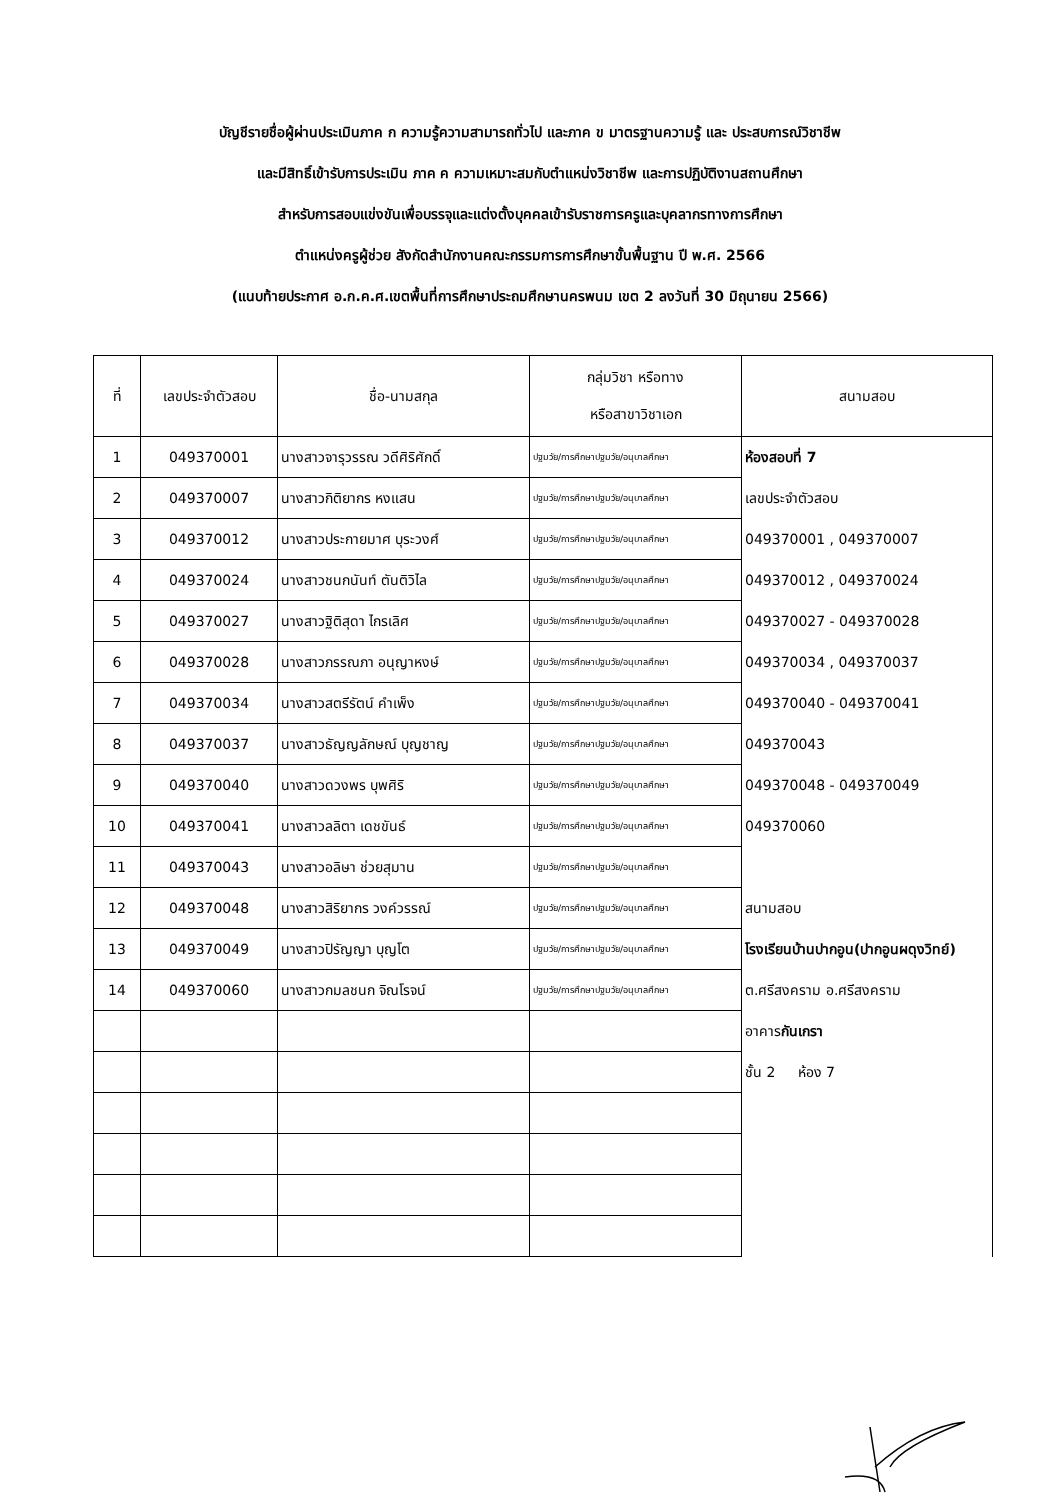บัญชีรายชื่อผู้ผ่านประเมินภาค ก ความรู้ความสามารถทั่วไป และภาค ข มาตรฐานความรู้ และ ประสบการณ์วิชาชีพ
และมีสิทธิ์เข้ารับการประเมิน ภาค ค ความเหมาะสมกับตำแหน่งวิชาชีพ และการปฏิบัติงานสถานศึกษา
สำหรับการสอบแข่งขันเพื่อบรรจุและแต่งตั้งบุคคลเข้ารับราชการครูและบุคลากรทางการศึกษา
ตำแหน่งครูผู้ช่วย สังกัดสำนักงานคณะกรรมการการศึกษาขั้นพื้นฐาน ปี พ.ศ. 2566
(แนบท้ายประกาศ อ.ก.ค.ศ.เขตพื้นที่การศึกษาประถมศึกษานครพนม เขต 2 ลงวันที่ 30 มิถุนายน 2566)
| ที่ | เลขประจำตัวสอบ | ชื่อ-นามสกุล | กลุ่มวิชา หรือทาง หรือสาขาวิชาเอก | สนามสอบ |
| --- | --- | --- | --- | --- |
| 1 | 049370001 | นางสาวจารุวรรณ วดีศิริศักดิ์ | ปฐมวัย/การศึกษาปฐมวัย/อนุบาลศึกษา | ห้องสอบที่ 7 เลขประจำตัวสอบ 049370001 , 049370007 049370012 , 049370024 049370027 - 049370028 049370034 , 049370037 049370040 - 049370041 049370043 049370048 - 049370049 049370060 สนามสอบ โรงเรียนบ้านปากอูน(ปากอูนผดุงวิทย์) ต.ศรีสงคราม อ.ศรีสงคราม อาคาร กันเกรา ชั้น 2 ห้อง 7 |
| 2 | 049370007 | นางสาวกิติยากร หงแสน | ปฐมวัย/การศึกษาปฐมวัย/อนุบาลศึกษา | |
| 3 | 049370012 | นางสาวประกายมาศ บุระวงศ์ | ปฐมวัย/การศึกษาปฐมวัย/อนุบาลศึกษา | |
| 4 | 049370024 | นางสาวชนกนันท์ ตันติวิไล | ปฐมวัย/การศึกษาปฐมวัย/อนุบาลศึกษา | |
| 5 | 049370027 | นางสาวฐิติสุดา ไกรเลิศ | ปฐมวัย/การศึกษาปฐมวัย/อนุบาลศึกษา | |
| 6 | 049370028 | นางสาวภรรณภา อนุญาหงษ์ | ปฐมวัย/การศึกษาปฐมวัย/อนุบาลศึกษา | |
| 7 | 049370034 | นางสาวสตรีรัตน์ คำเพ็ง | ปฐมวัย/การศึกษาปฐมวัย/อนุบาลศึกษา | |
| 8 | 049370037 | นางสาวธัญญลักษณ์ บุญชาญ | ปฐมวัย/การศึกษาปฐมวัย/อนุบาลศึกษา | |
| 9 | 049370040 | นางสาวดวงพร บุพศิริ | ปฐมวัย/การศึกษาปฐมวัย/อนุบาลศึกษา | |
| 10 | 049370041 | นางสาวลลิตา เดชขันธ์ | ปฐมวัย/การศึกษาปฐมวัย/อนุบาลศึกษา | |
| 11 | 049370043 | นางสาวอลิษา ช่วยสุมาน | ปฐมวัย/การศึกษาปฐมวัย/อนุบาลศึกษา | |
| 12 | 049370048 | นางสาวสิริยากร วงค์วรรณ์ | ปฐมวัย/การศึกษาปฐมวัย/อนุบาลศึกษา | |
| 13 | 049370049 | นางสาวปิรัญญา บุญโต | ปฐมวัย/การศึกษาปฐมวัย/อนุบาลศึกษา | |
| 14 | 049370060 | นางสาวกมลชนก จิณโรจน์ | ปฐมวัย/การศึกษาปฐมวัย/อนุบาลศึกษา | |